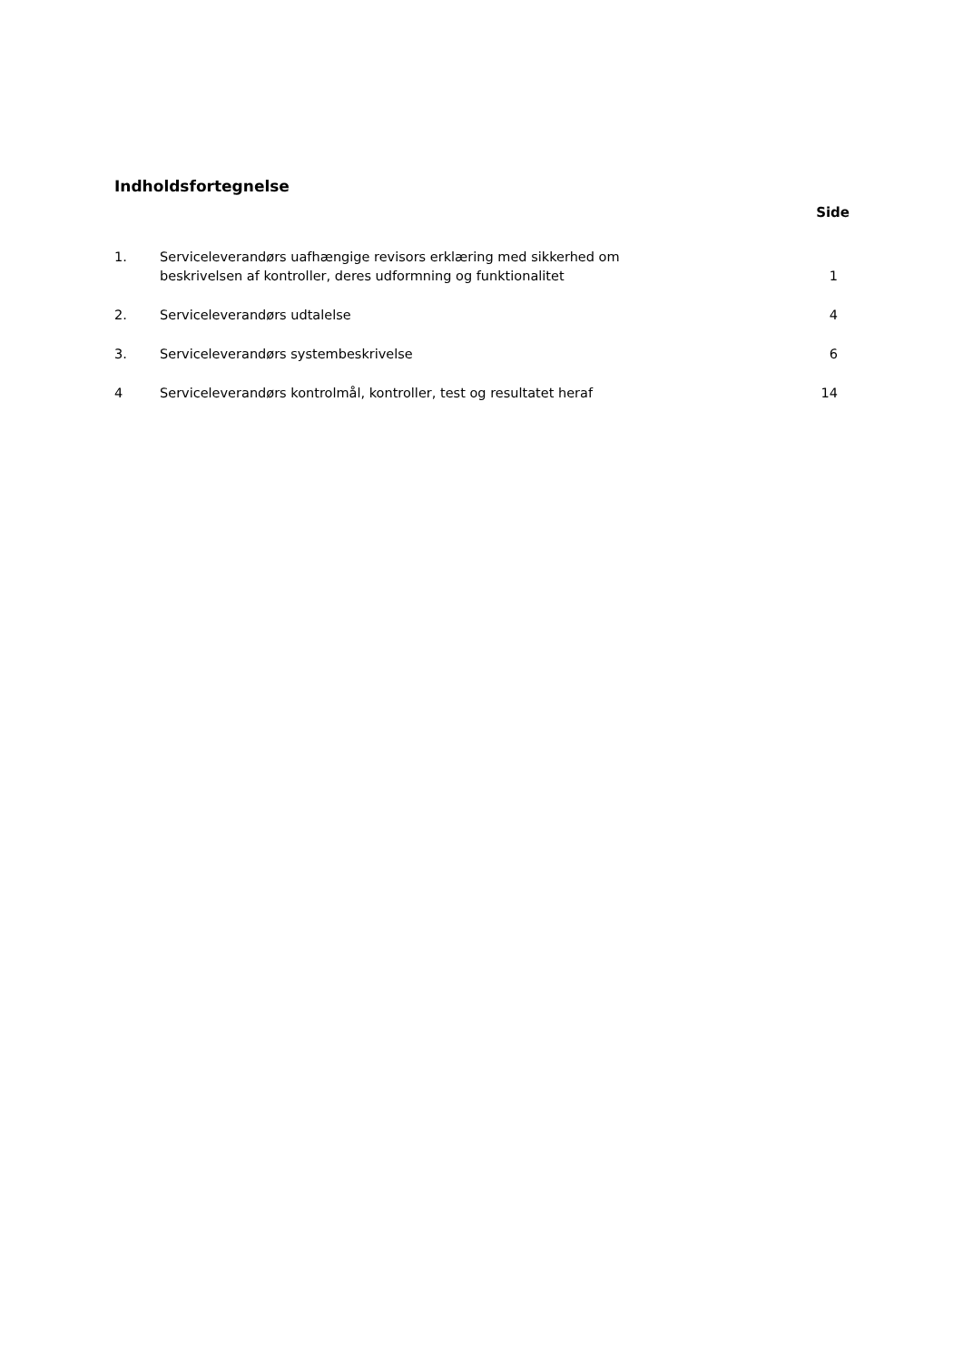Indholdsfortegnelse
| Side | | |
| --- | --- | --- |
| 1. | Serviceleverandørs uafhængige revisors erklæring med sikkerhed om beskrivelsen af kontroller, deres udformning og funktionalitet | 1 |
| 2. | Serviceleverandørs udtalelse | 4 |
| 3. | Serviceleverandørs systembeskrivelse | 6 |
| 4 | Serviceleverandørs kontrolmål, kontroller, test og resultatet heraf | 14 |